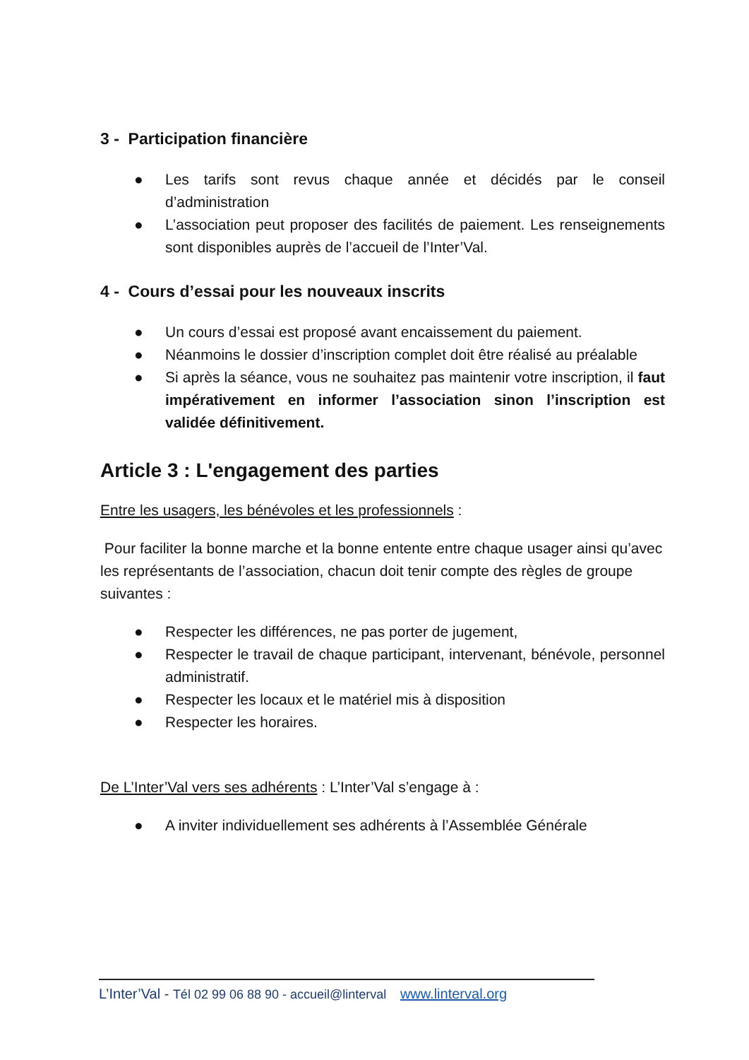3 - Participation financière
● Les tarifs sont revus chaque année et décidés par le conseil d’administration
● L’association peut proposer des facilités de paiement. Les renseignements sont disponibles auprès de l’accueil de l’Inter’Val.
4 - Cours d’essai pour les nouveaux inscrits
● Un cours d’essai est proposé avant encaissement du paiement.
● Néanmoins le dossier d’inscription complet doit être réalisé au préalable
● Si après la séance, vous ne souhaitez pas maintenir votre inscription, il faut impérativement en informer l’association sinon l’inscription est validée définitivement.
Article 3 : L'engagement des parties
Entre les usagers, les bénévoles et les professionnels :
Pour faciliter la bonne marche et la bonne entente entre chaque usager ainsi qu’avec les représentants de l’association, chacun doit tenir compte des règles de groupe suivantes :
● Respecter les différences, ne pas porter de jugement,
● Respecter le travail de chaque participant, intervenant, bénévole, personnel administratif.
● Respecter les locaux et le matériel mis à disposition
● Respecter les horaires.
De L’Inter’Val vers ses adhérents : L’Inter’Val s’engage à :
● A inviter individuellement ses adhérents à l’Assemblée Générale
L’Inter’Val - Tél 02 99 06 88 90 - accueil@linterval www.linterval.org